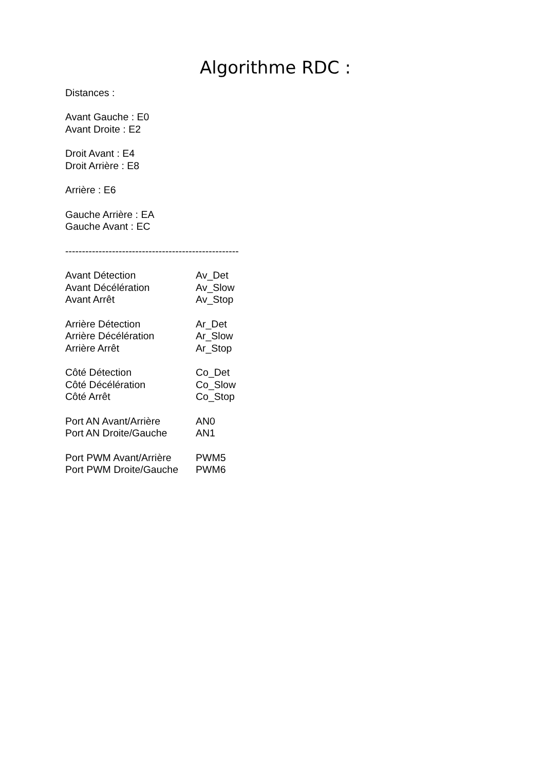Algorithme RDC :
Distances :
Avant Gauche : E0
Avant Droite : E2
Droit Avant : E4
Droit Arrière : E8
Arrière : E6
Gauche Arrière : EA
Gauche Avant : EC
----------------------------------------------------
| Avant Détection | Av_Det |
| Avant Décélération | Av_Slow |
| Avant Arrêt | Av_Stop |
| Arrière Détection | Ar_Det |
| Arrière Décélération | Ar_Slow |
| Arrière Arrêt | Ar_Stop |
| Côté Détection | Co_Det |
| Côté Décélération | Co_Slow |
| Côté Arrêt | Co_Stop |
| Port AN Avant/Arrière | AN0 |
| Port AN Droite/Gauche | AN1 |
| Port PWM Avant/Arrière | PWM5 |
| Port PWM Droite/Gauche | PWM6 |